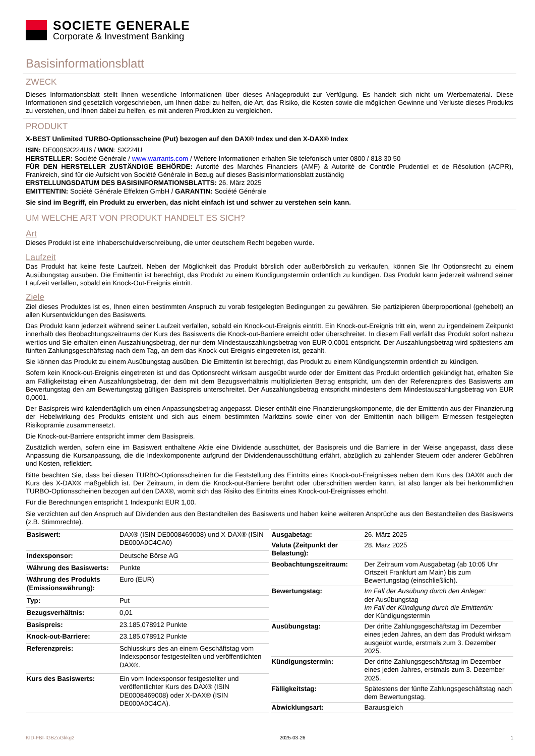SOCIETE GENERALE
Corporate & Investment Banking
Basisinformationsblatt
ZWECK
Dieses Informationsblatt stellt Ihnen wesentliche Informationen über dieses Anlageprodukt zur Verfügung. Es handelt sich nicht um Werbematerial. Diese Informationen sind gesetzlich vorgeschrieben, um Ihnen dabei zu helfen, die Art, das Risiko, die Kosten sowie die möglichen Gewinne und Verluste dieses Produkts zu verstehen, und Ihnen dabei zu helfen, es mit anderen Produkten zu vergleichen.
PRODUKT
X-BEST Unlimited TURBO-Optionsscheine (Put) bezogen auf den DAX® Index und den X-DAX® Index
ISIN: DE000SX224U6 / WKN: SX224U
HERSTELLER: Société Générale / www.warrants.com / Weitere Informationen erhalten Sie telefonisch unter 0800 / 818 30 50
FÜR DEN HERSTELLER ZUSTÄNDIGE BEHÖRDE: Autorité des Marchés Financiers (AMF) & Autorité de Contrôle Prudentiel et de Résolution (ACPR), Frankreich, sind für die Aufsicht von Société Générale in Bezug auf dieses Basisinformationsblatt zuständig
ERSTELLUNGSDATUM DES BASISINFORMATIONSBLATTS: 26. März 2025
EMITTENTIN: Société Générale Effekten GmbH / GARANTIN: Société Générale
Sie sind im Begriff, ein Produkt zu erwerben, das nicht einfach ist und schwer zu verstehen sein kann.
UM WELCHE ART VON PRODUKT HANDELT ES SICH?
Art
Dieses Produkt ist eine Inhaberschuldverschreibung, die unter deutschem Recht begeben wurde.
Laufzeit
Das Produkt hat keine feste Laufzeit. Neben der Möglichkeit das Produkt börslich oder außerbörslich zu verkaufen, können Sie Ihr Optionsrecht zu einem Ausübungstag ausüben. Die Emittentin ist berechtigt, das Produkt zu einem Kündigungstermin ordentlich zu kündigen. Das Produkt kann jederzeit während seiner Laufzeit verfallen, sobald ein Knock-Out-Ereignis eintritt.
Ziele
Ziel dieses Produktes ist es, Ihnen einen bestimmten Anspruch zu vorab festgelegten Bedingungen zu gewähren. Sie partizipieren überproportional (gehebelt) an allen Kursentwicklungen des Basiswerts.
Das Produkt kann jederzeit während seiner Laufzeit verfallen, sobald ein Knock-out-Ereignis eintritt. Ein Knock-out-Ereignis tritt ein, wenn zu irgendeinem Zeitpunkt innerhalb des Beobachtungszeitraums der Kurs des Basiswerts die Knock-out-Barriere erreicht oder überschreitet. In diesem Fall verfällt das Produkt sofort nahezu wertlos und Sie erhalten einen Auszahlungsbetrag, der nur dem Mindestauszahlungsbetrag von EUR 0,0001 entspricht. Der Auszahlungsbetrag wird spätestens am fünften Zahlungsgeschäftstag nach dem Tag, an dem das Knock-out-Ereignis eingetreten ist, gezahlt.
Sie können das Produkt zu einem Ausübungstag ausüben. Die Emittentin ist berechtigt, das Produkt zu einem Kündigungstermin ordentlich zu kündigen.
Sofern kein Knock-out-Ereignis eingetreten ist und das Optionsrecht wirksam ausgeübt wurde oder der Emittent das Produkt ordentlich gekündigt hat, erhalten Sie am Fälligkeitstag einen Auszahlungsbetrag, der dem mit dem Bezugsverhältnis multiplizierten Betrag entspricht, um den der Referenzpreis des Basiswerts am Bewertungstag den am Bewertungstag gültigen Basispreis unterschreitet. Der Auszahlungsbetrag entspricht mindestens dem Mindestauszahlungsbetrag von EUR 0,0001.
Der Basispreis wird kalendertäglich um einen Anpassungsbetrag angepasst. Dieser enthält eine Finanzierungskomponente, die der Emittentin aus der Finanzierung der Hebelwirkung des Produkts entsteht und sich aus einem bestimmten Marktzins sowie einer von der Emittentin nach billigem Ermessen festgelegten Risikoprämie zusammensetzt.
Die Knock-out-Barriere entspricht immer dem Basispreis.
Zusätzlich werden, sofern eine im Basiswert enthaltene Aktie eine Dividende ausschüttet, der Basispreis und die Barriere in der Weise angepasst, dass diese Anpassung die Kursanpassung, die die Indexkomponente aufgrund der Dividendenausschüttung erfährt, abzüglich zu zahlender Steuern oder anderer Gebühren und Kosten, reflektiert.
Bitte beachten Sie, dass bei diesen TURBO-Optionsscheinen für die Feststellung des Eintritts eines Knock-out-Ereignisses neben dem Kurs des DAX® auch der Kurs des X-DAX® maßgeblich ist. Der Zeitraum, in dem die Knock-out-Barriere berührt oder überschritten werden kann, ist also länger als bei herkömmlichen TURBO-Optionsscheinen bezogen auf den DAX®, womit sich das Risiko des Eintritts eines Knock-out-Ereignisses erhöht.
Für die Berechnungen entspricht 1 Indexpunkt EUR 1,00.
Sie verzichten auf den Anspruch auf Dividenden aus den Bestandteilen des Basiswerts und haben keine weiteren Ansprüche aus den Bestandteilen des Basiswerts (z.B. Stimmrechte).
| Basiswert: | DAX® (ISIN DE0008469008) und X-DAX® (ISIN DE000A0C4CA0) |
| Indexsponsor: | Deutsche Börse AG |
| Währung des Basiswerts: | Punkte |
| Währung des Produkts (Emissionswährung): | Euro (EUR) |
| Typ: | Put |
| Bezugsverhältnis: | 0,01 |
| Basispreis: | 23.185,078912 Punkte |
| Knock-out-Barriere: | 23.185,078912 Punkte |
| Referenzpreis: | Schlusskurs des an einem Geschäftstag vom Indexsponsor festgestellten und veröffentlichten DAX®. |
| Kurs des Basiswerts: | Ein vom Indexsponsor festgestellter und veröffentlichter Kurs des DAX® (ISIN DE0008469008) oder X-DAX® (ISIN DE000A0C4CA). |
| Ausgabetag: | 26. März 2025 |
| Valuta (Zeitpunkt der Belastung): | 28. März 2025 |
| Beobachtungszeitraum: | Der Zeitraum vom Ausgabetag (ab 10:05 Uhr Ortszeit Frankfurt am Main) bis zum Bewertungstag (einschließlich). |
| Bewertungstag: | Im Fall der Ausübung durch den Anleger: der Ausübungstag Im Fall der Kündigung durch die Emittentin: der Kündigungstermin |
| Ausübungstag: | Der dritte Zahlungsgeschäftstag im Dezember eines jeden Jahres, an dem das Produkt wirksam ausgeübt wurde, erstmals zum 3. Dezember 2025. |
| Kündigungstermin: | Der dritte Zahlungsgeschäftstag im Dezember eines jeden Jahres, erstmals zum 3. Dezember 2025. |
| Fälligkeitstag: | Spätestens der fünfte Zahlungsgeschäftstag nach dem Bewertungstag. |
| Abwicklungsart: | Barausgleich |
KID-FBI-IGBZoGkkg2 2025-03-26 1